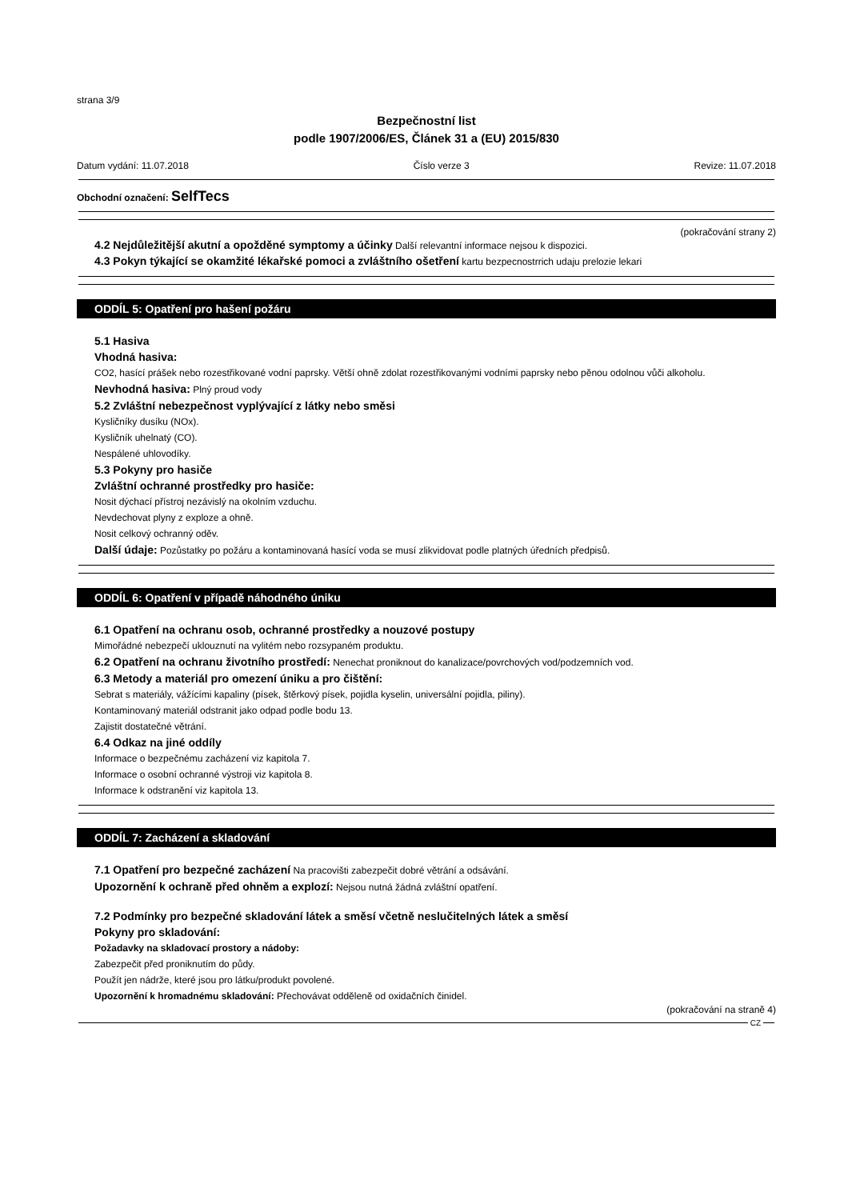strana 3/9
Bezpečnostní list
podle 1907/2006/ES, Článek 31 a (EU) 2015/830
Datum vydání: 11.07.2018 Číslo verze 3 Revize: 11.07.2018
Obchodní označení: SelfTecs
(pokračování strany 2)
4.2 Nejdůležitější akutní a opožděné symptomy a účinky Další relevantní informace nejsou k dispozici.
4.3 Pokyn týkající se okamžité lékařské pomoci a zvláštního ošetření kartu bezpecnostrrich udaju prelozie lekari
ODDÍL 5: Opatření pro hašení požáru
5.1 Hasiva
Vhodná hasiva:
CO2, hasící prášek nebo rozestřikované vodní paprsky. Větší ohně zdolat rozestřikovanými vodními paprsky nebo pěnou odolnou vůči alkoholu.
Nevhodná hasiva: Plný proud vody
5.2 Zvláštní nebezpečnost vyplývající z látky nebo směsi
Kysličníky dusíku (NOx).
Kysličník uhelnatý (CO).
Nespálené uhlovodíky.
5.3 Pokyny pro hasiče
Zvláštní ochranné prostředky pro hasiče:
Nosit dýchací přístroj nezávislý na okolním vzduchu.
Nevdechovat plyny z exploze a ohně.
Nosit celkový ochranný oděv.
Další údaje: Pozůstatky po požáru a kontaminovaná hasící voda se musí zlikvidovat podle platných úředních předpisů.
ODDÍL 6: Opatření v případě náhodného úniku
6.1 Opatření na ochranu osob, ochranné prostředky a nouzové postupy
Mimořádné nebezpečí uklouznutí na vylitém nebo rozsypaném produktu.
6.2 Opatření na ochranu životního prostředí: Nenechat proniknout do kanalizace/povrchových vod/podzemních vod.
6.3 Metody a materiál pro omezení úniku a pro čištění:
Sebrat s materiály, vážícími kapaliny (písek, štěrkový písek, pojidla kyselin, universální pojidla, piliny).
Kontaminovaný materiál odstranit jako odpad podle bodu 13.
Zajistit dostatečné větrání.
6.4 Odkaz na jiné oddíly
Informace o bezpečnému zacházení viz kapitola 7.
Informace o osobní ochranné výstroji viz kapitola 8.
Informace k odstranění viz kapitola 13.
ODDÍL 7: Zacházení a skladování
7.1 Opatření pro bezpečné zacházení Na pracovišti zabezpečit dobré větrání a odsávání.
Upozornění k ochraně před ohněm a explozí: Nejsou nutná žádná zvláštní opatření.
7.2 Podmínky pro bezpečné skladování látek a směsí včetně neslučitelných látek a směsí
Pokyny pro skladování:
Požadavky na skladovací prostory a nádoby:
Zabezpečit před proniknutím do půdy.
Použít jen nádrže, které jsou pro látku/produkt povolené.
Upozornění k hromadnému skladování: Přechovávat odděleně od oxidačních činidel.
(pokračování na straně 4)
CZ